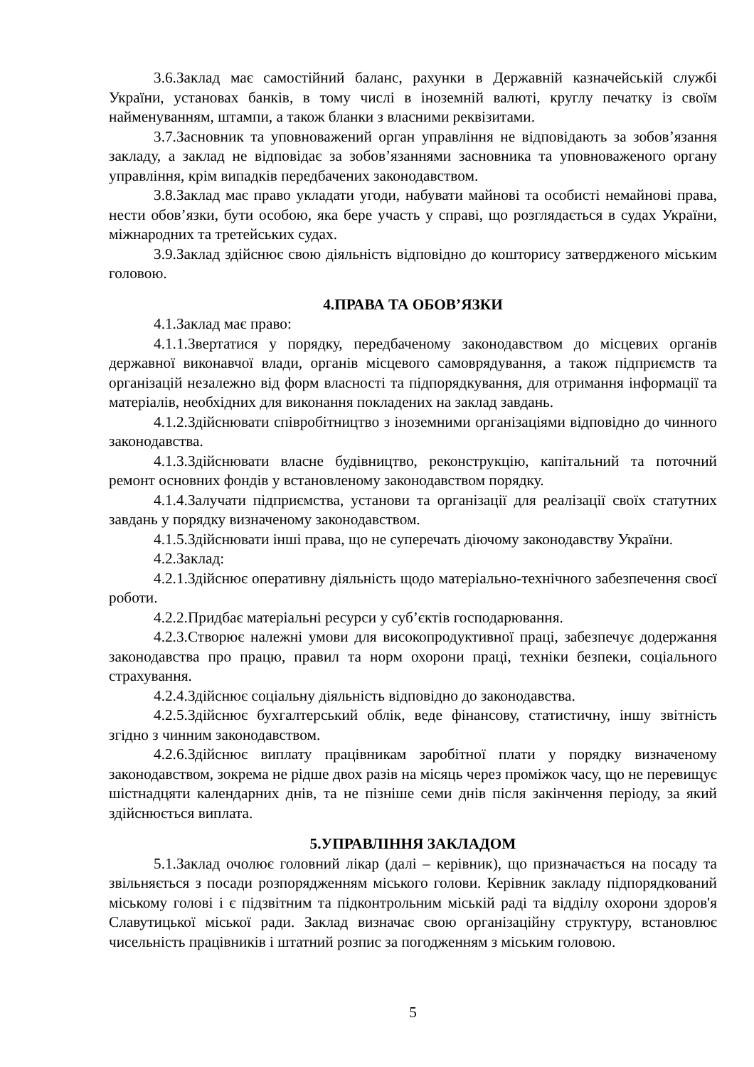3.6.Заклад має самостійний баланс, рахунки в Державній казначейській службі України, установах банків, в тому числі в іноземній валюті, круглу печатку із своїм найменуванням, штампи, а також бланки з власними реквізитами.
3.7.Засновник та уповноважений орган управління не відповідають за зобов’язання закладу, а заклад не відповідає за зобов’язаннями засновника та уповноваженого органу управління, крім випадків передбачених законодавством.
3.8.Заклад має право укладати угоди, набувати майнові та особисті немайнові права, нести обов’язки, бути особою, яка бере участь у справі, що розглядається в судах України, міжнародних та третейських судах.
3.9.Заклад здійснює свою діяльність відповідно до кошторису затвердженого міським головою.
4.ПРАВА ТА ОБОВ’ЯЗКИ
4.1.Заклад має право:
4.1.1.Звертатися у порядку, передбаченому законодавством до місцевих органів державної виконавчої влади, органів місцевого самоврядування, а також підприємств та організацій незалежно від форм власності та підпорядкування, для отримання інформації та матеріалів, необхідних для виконання покладених на заклад завдань.
4.1.2.Здійснювати співробітництво з іноземними організаціями відповідно до чинного законодавства.
4.1.3.Здійснювати власне будівництво, реконструкцію, капітальний та поточний ремонт основних фондів у встановленому законодавством порядку.
4.1.4.Залучати підприємства, установи та організації для реалізації своїх статутних завдань у порядку визначеному законодавством.
4.1.5.Здійснювати інші права, що не суперечать діючому законодавству України.
4.2.Заклад:
4.2.1.Здійснює оперативну діяльність щодо матеріально-технічного забезпечення своєї роботи.
4.2.2.Придбає матеріальні ресурси у суб’єктів господарювання.
4.2.3.Створює належні умови для високопродуктивної праці, забезпечує додержання законодавства про працю, правил та норм охорони праці, техніки безпеки, соціального страхування.
4.2.4.Здійснює соціальну діяльність відповідно до законодавства.
4.2.5.Здійснює бухгалтерський облік, веде фінансову, статистичну, іншу звітність згідно з чинним законодавством.
4.2.6.Здійснює виплату працівникам заробітної плати у порядку визначеному законодавством, зокрема не рідше двох разів на місяць через проміжок часу, що не перевищує шістнадцяти календарних днів, та не пізніше семи днів після закінчення періоду, за який здійснюється виплата.
5.УПРАВЛІННЯ ЗАКЛАДОМ
5.1.Заклад очолює головний лікар (далі – керівник), що призначається на посаду та звільняється з посади розпорядженням міського голови. Керівник закладу підпорядкований міському голові і є підзвітним та підконтрольним міській раді та відділу охорони здоров'я Славутицької міської ради. Заклад визначає свою організаційну структуру, встановлює чисельність працівників і штатний розпис за погодженням з міським головою.
5